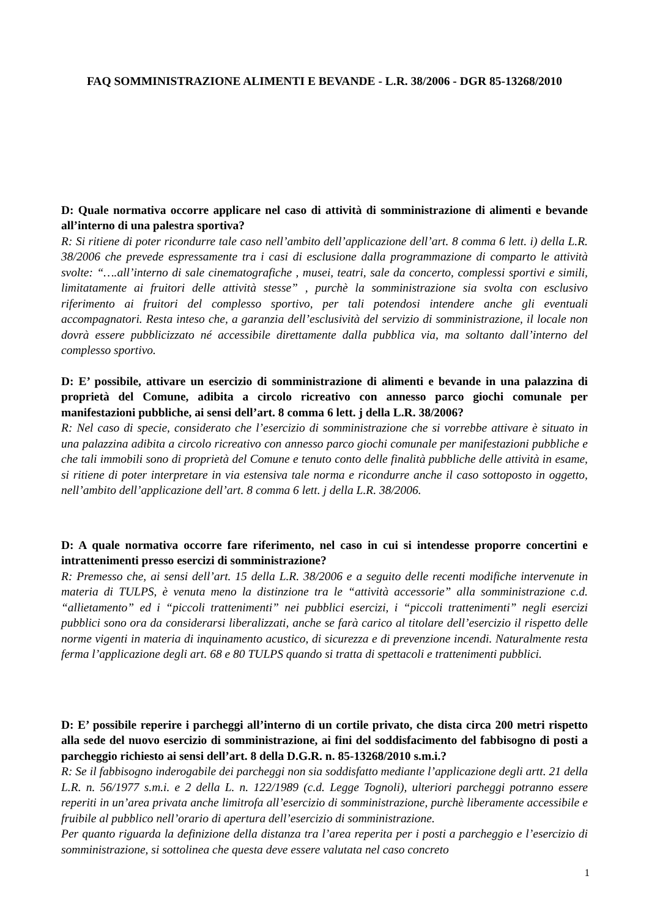FAQ SOMMINISTRAZIONE ALIMENTI E BEVANDE - L.R. 38/2006 - DGR 85-13268/2010
D: Quale normativa occorre applicare nel caso di attività di somministrazione di alimenti e bevande all’interno di una palestra sportiva?
R: Si ritiene di poter ricondurre tale caso nell’ambito dell’applicazione dell’art. 8 comma 6 lett. i) della L.R. 38/2006 che prevede espressamente tra i casi di esclusione dalla programmazione di comparto le attività svolte: “….all’interno di sale cinematografiche , musei, teatri, sale da concerto, complessi sportivi e simili, limitatamente ai fruitori delle attività stesse” , purchè la somministrazione sia svolta con esclusivo riferimento ai fruitori del complesso sportivo, per tali potendosi intendere anche gli eventuali accompagnatori. Resta inteso che, a garanzia dell’esclusività del servizio di somministrazione, il locale non dovrà essere pubblicizzato né accessibile direttamente dalla pubblica via, ma soltanto dall’interno del complesso sportivo.
D: E’ possibile, attivare un esercizio di somministrazione di alimenti e bevande in una palazzina di proprietà del Comune, adibita a circolo ricreativo con annesso parco giochi comunale per manifestazioni pubbliche, ai sensi dell’art. 8 comma 6 lett. j della L.R. 38/2006?
R: Nel caso di specie, considerato che l’esercizio di somministrazione che si vorrebbe attivare è situato in una palazzina adibita a circolo ricreativo con annesso parco giochi comunale per manifestazioni pubbliche e che tali immobili sono di proprietà del Comune e tenuto conto delle finalità pubbliche delle attività in esame, si ritiene di poter interpretare in via estensiva tale norma e ricondurre anche il caso sottoposto in oggetto, nell’ambito dell’applicazione dell’art. 8 comma 6 lett. j della L.R. 38/2006.
D: A quale normativa occorre fare riferimento, nel caso in cui si intendesse proporre concertini e intrattenimenti presso esercizi di somministrazione?
R: Premesso che, ai sensi dell’art. 15 della L.R. 38/2006 e a seguito delle recenti modifiche intervenute in materia di TULPS, è venuta meno la distinzione tra le “attività accessorie” alla somministrazione c.d. “allietamento” ed i “piccoli trattenimenti” nei pubblici esercizi, i “piccoli trattenimenti” negli esercizi pubblici sono ora da considerarsi liberalizzati, anche se farà carico al titolare dell’esercizio il rispetto delle norme vigenti in materia di inquinamento acustico, di sicurezza e di prevenzione incendi. Naturalmente resta ferma l’applicazione degli art. 68 e 80 TULPS quando si tratta di spettacoli e trattenimenti pubblici.
D: E’ possibile reperire i parcheggi all’interno di un cortile privato, che dista circa 200 metri rispetto alla sede del nuovo esercizio di somministrazione, ai fini del soddisfacimento del fabbisogno di posti a parcheggio richiesto ai sensi dell’art. 8 della D.G.R. n. 85-13268/2010 s.m.i.?
R: Se il fabbisogno inderogabile dei parcheggi non sia soddisfatto mediante l’applicazione degli artt. 21 della L.R. n. 56/1977 s.m.i. e 2 della L. n. 122/1989 (c.d. Legge Tognoli), ulteriori parcheggi potranno essere reperiti in un’area privata anche limitrofa all’esercizio di somministrazione, purchè liberamente accessibile e fruibile al pubblico nell’orario di apertura dell’esercizio di somministrazione.
Per quanto riguarda la definizione della distanza tra l’area reperita per i posti a parcheggio e l’esercizio di somministrazione, si sottolinea che questa deve essere valutata nel caso concreto
1